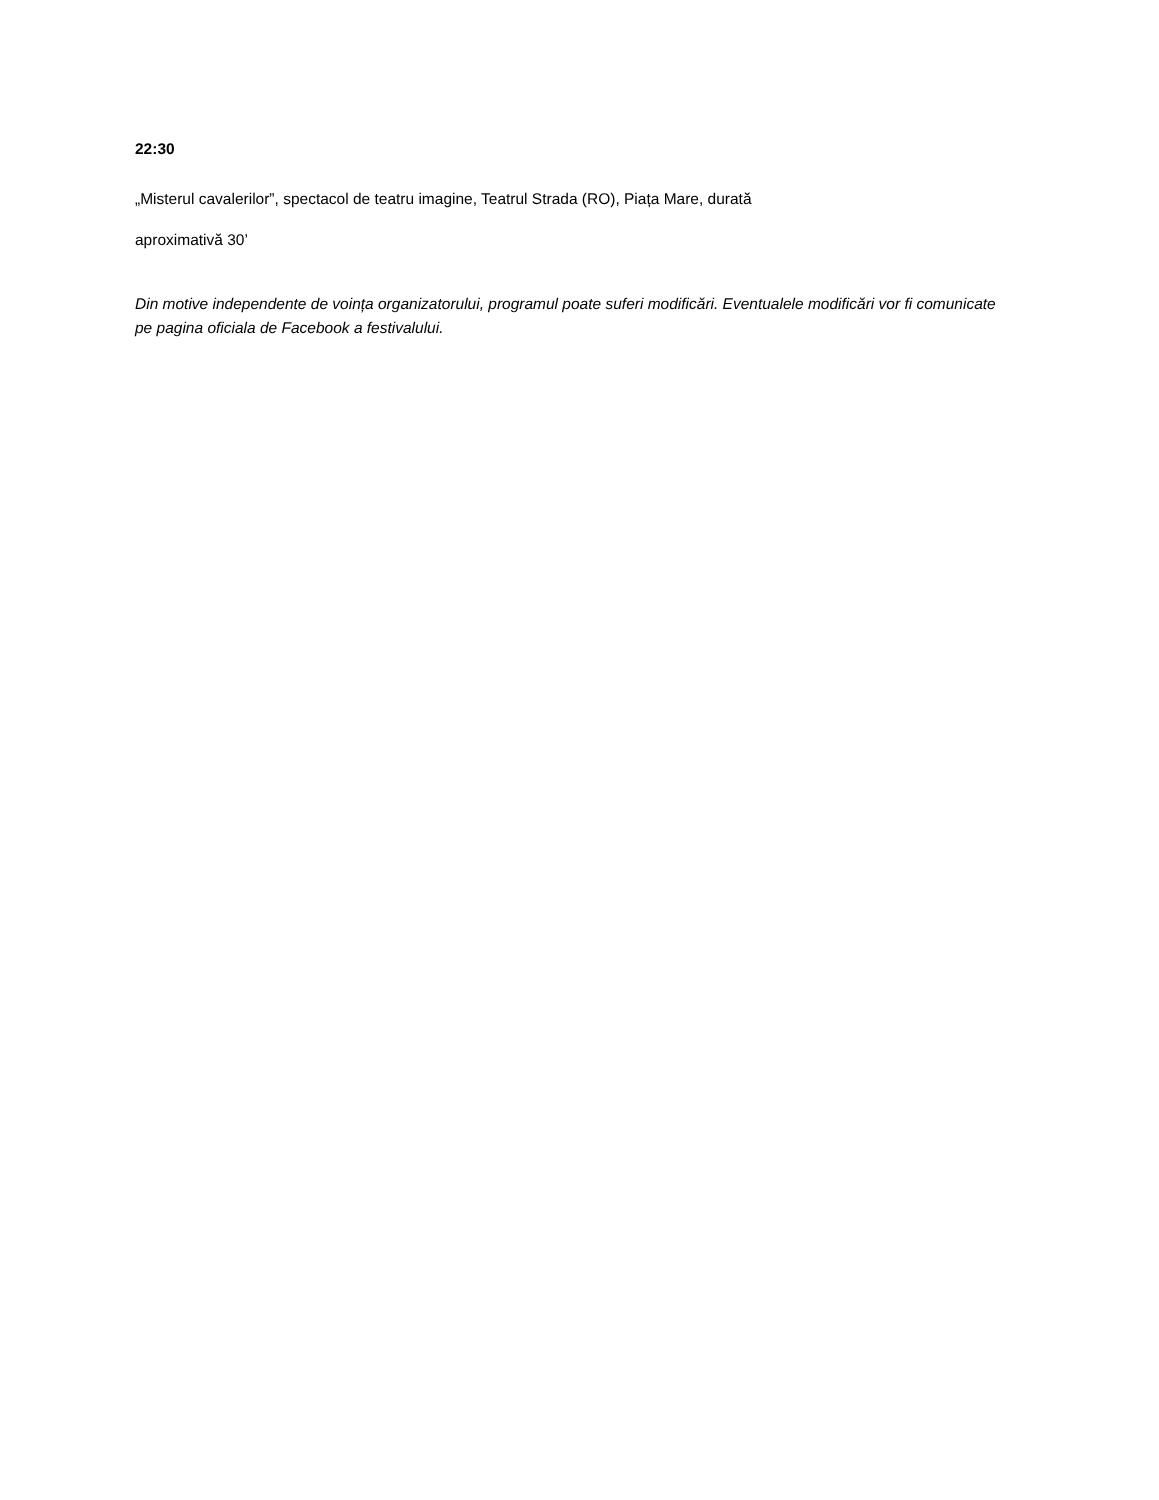22:30
„Misterul cavalerilor”, spectacol de teatru imagine, Teatrul Strada (RO), Piața Mare, durată
aproximativă 30’
Din motive independente de voința organizatorului, programul poate suferi modificări. Eventualele modificări vor fi comunicate pe pagina oficiala de Facebook a festivalului.